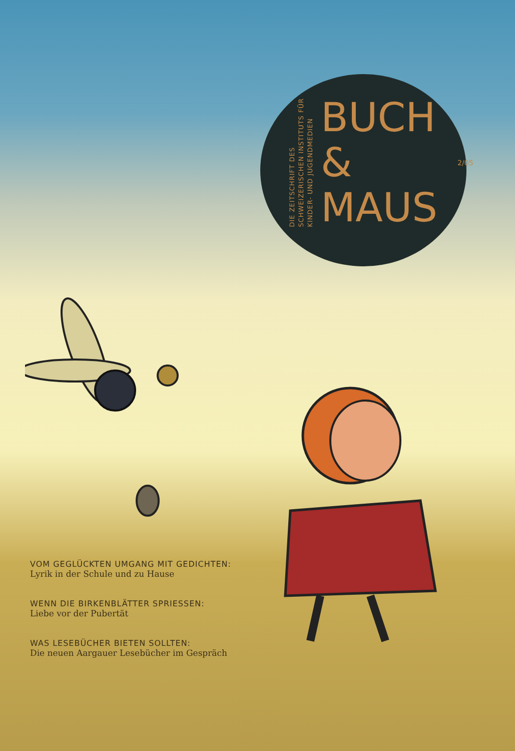DIE ZEITSCHRIFT DES
SCHWEIZERISCHEN INSTITUTS FÜR
KINDER- UND JUGENDMEDIEN
BUCH
&
MAUS
2/05
VOM GEGLÜCKTEN UMGANG MIT GEDICHTEN:
Lyrik in der Schule und zu Hause
WENN DIE BIRKENBLÄTTER SPRIESSEN:
Liebe vor der Pubertät
WAS LESEBÜCHER BIETEN SOLLTEN:
Die neuen Aargauer Lesebücher im Gespräch